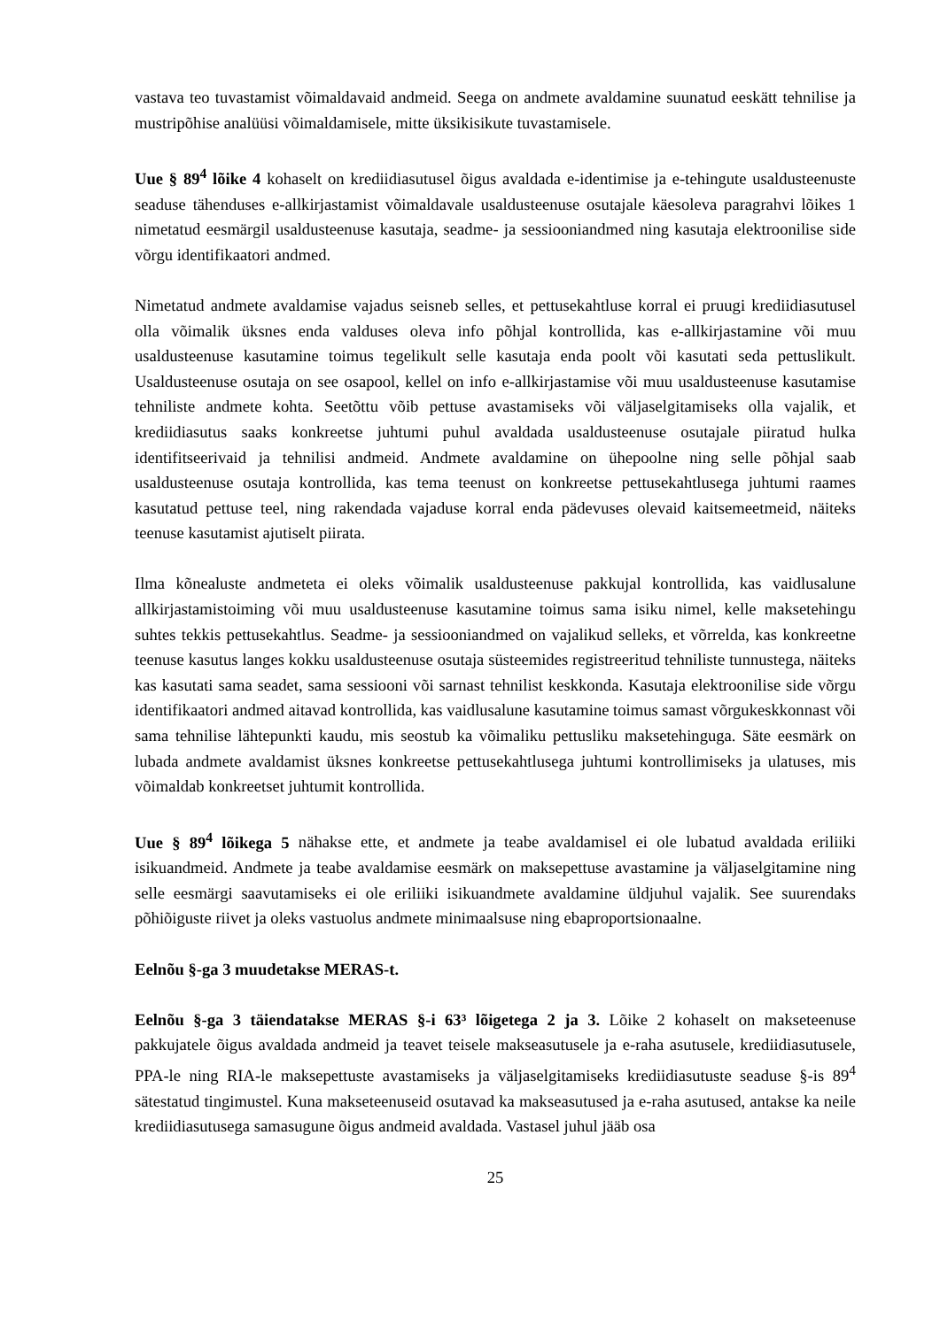vastava teo tuvastamist võimaldavaid andmeid. Seega on andmete avaldamine suunatud eeskätt tehnilise ja mustripõhise analüüsi võimaldamisele, mitte üksikisikute tuvastamisele.
Uue § 89<sup>4</sup> lõike 4 kohaselt on krediidiasutusel õigus avaldada e-identimise ja e-tehingute usaldusteenuste seaduse tähenduses e-allkirjastamist võimaldavale usaldusteenuse osutajale käesoleva paragrahvi lõikes 1 nimetatud eesmärgil usaldusteenuse kasutaja, seadme- ja sessiooniandmed ning kasutaja elektroonilise side võrgu identifikaatori andmed.
Nimetatud andmete avaldamise vajadus seisneb selles, et pettusekahtluse korral ei pruugi krediidiasutusel olla võimalik üksnes enda valduses oleva info põhjal kontrollida, kas e-allkirjastamine või muu usaldusteenuse kasutamine toimus tegelikult selle kasutaja enda poolt või kasutati seda pettuslikult. Usaldusteenuse osutaja on see osapool, kellel on info e-allkirjastamise või muu usaldusteenuse kasutamise tehniliste andmete kohta. Seetõttu võib pettuse avastamiseks või väljaselgitamiseks olla vajalik, et krediidiasutus saaks konkreetse juhtumi puhul avaldada usaldusteenuse osutajale piiratud hulka identifitseerivaid ja tehnilisi andmeid. Andmete avaldamine on ühepoolne ning selle põhjal saab usaldusteenuse osutaja kontrollida, kas tema teenust on konkreetse pettusekahtlusega juhtumi raames kasutatud pettuse teel, ning rakendada vajaduse korral enda pädevuses olevaid kaitsemeetmeid, näiteks teenuse kasutamist ajutiselt piirata.
Ilma kõnealuste andmeteta ei oleks võimalik usaldusteenuse pakkujal kontrollida, kas vaidlusalune allkirjastamistoiming või muu usaldusteenuse kasutamine toimus sama isiku nimel, kelle maksetehingu suhtes tekkis pettusekahtlus. Seadme- ja sessiooniandmed on vajalikud selleks, et võrrelda, kas konkreetne teenuse kasutus langes kokku usaldusteenuse osutaja süsteemides registreeritud tehniliste tunnustega, näiteks kas kasutati sama seadet, sama sessiooni või sarnast tehnilist keskkonda. Kasutaja elektroonilise side võrgu identifikaatori andmed aitavad kontrollida, kas vaidlusalune kasutamine toimus samast võrgukeskkonnast või sama tehnilise lähtepunkti kaudu, mis seostub ka võimaliku pettusliku maksetehinguga. Säte eesmärk on lubada andmete avaldamist üksnes konkreetse pettusekahtlusega juhtumi kontrollimiseks ja ulatuses, mis võimaldab konkreetset juhtumit kontrollida.
Uue § 89<sup>4</sup> lõikega 5 nähakse ette, et andmete ja teabe avaldamisel ei ole lubatud avaldada eriliiki isikuandmeid. Andmete ja teabe avaldamise eesmärk on maksepettuse avastamine ja väljaselgitamine ning selle eesmärgi saavutamiseks ei ole eriliiki isikuandmete avaldamine üldjuhul vajalik. See suurendaks põhiõiguste riivet ja oleks vastuolus andmete minimaalsuse ning ebaproportsionaalne.
Eelnõu §-ga 3 muudetakse MERAS-t.
Eelnõu §-ga 3 täiendatakse MERAS §-i 63³ lõigetega 2 ja 3. Lõike 2 kohaselt on makseteenuse pakkujatele õigus avaldada andmeid ja teavet teisele makseasutusele ja e-raha asutusele, krediidiasutusele, PPA-le ning RIA-le maksepettuste avastamiseks ja väljaselgitamiseks krediidiasutuste seaduse §-is 89<sup>4</sup> sätestatud tingimustel. Kuna makseteenuseid osutavad ka makseasutused ja e-raha asutused, antakse ka neile krediidiasutusega samasugune õigus andmeid avaldada. Vastasel juhul jääb osa
25